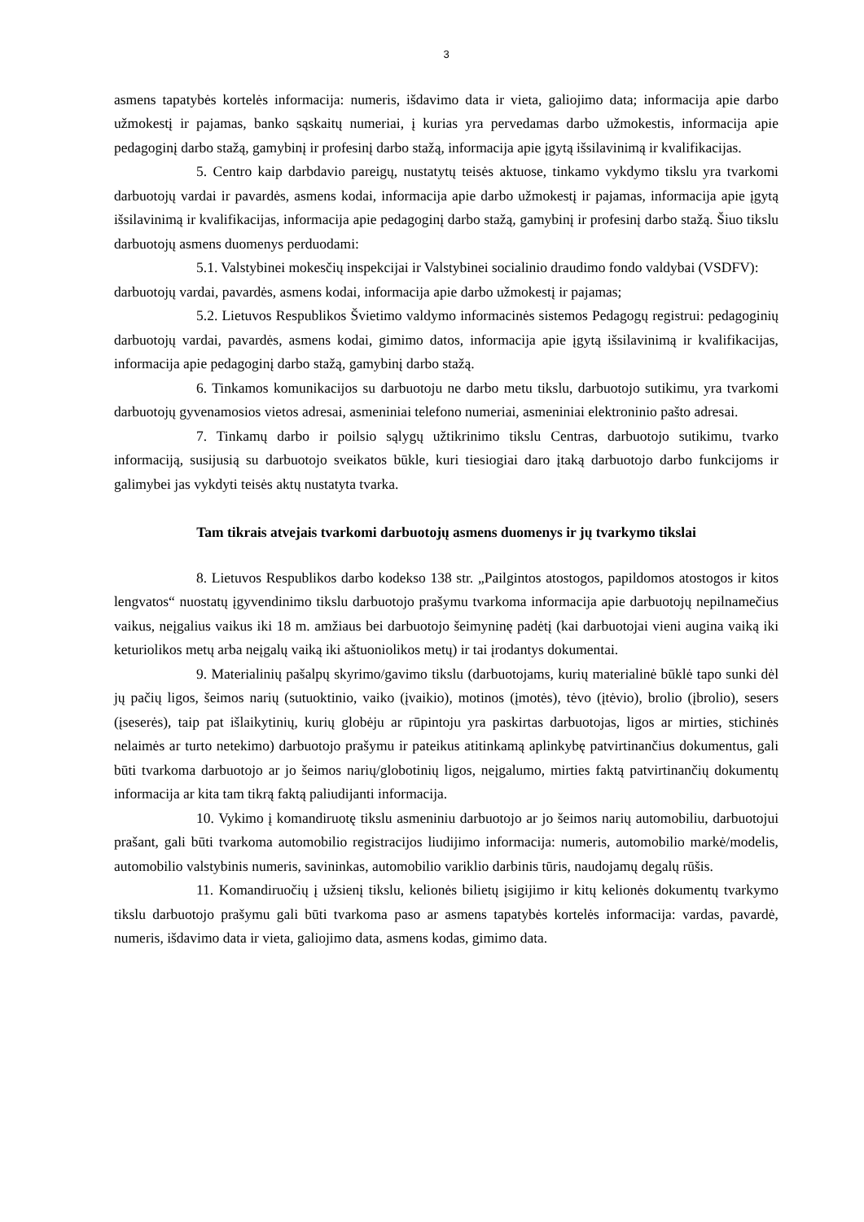3
asmens tapatybės kortelės informacija: numeris, išdavimo data ir vieta, galiojimo data; informacija apie darbo užmokestį ir pajamas, banko sąskaitų numeriai, į kurias yra pervedamas darbo užmokestis, informacija apie pedagoginį darbo stažą, gamybinį ir profesinį darbo stažą, informacija apie įgytą išsilavinimą ir kvalifikacijas.
5. Centro kaip darbdavio pareigų, nustatytų teisės aktuose, tinkamo vykdymo tikslu yra tvarkomi darbuotojų vardai ir pavardės, asmens kodai, informacija apie darbo užmokestį ir pajamas, informacija apie įgytą išsilavinimą ir kvalifikacijas, informacija apie pedagoginį darbo stažą, gamybinį ir profesinį darbo stažą. Šiuo tikslu darbuotojų asmens duomenys perduodami:
5.1. Valstybinei mokesčių inspekcijai ir Valstybinei socialinio draudimo fondo valdybai (VSDFV): darbuotojų vardai, pavardės, asmens kodai, informacija apie darbo užmokestį ir pajamas;
5.2. Lietuvos Respublikos Švietimo valdymo informacinės sistemos Pedagogų registrui: pedagoginių darbuotojų vardai, pavardės, asmens kodai, gimimo datos, informacija apie įgytą išsilavinimą ir kvalifikacijas, informacija apie pedagoginį darbo stažą, gamybinį darbo stažą.
6. Tinkamos komunikacijos su darbuotoju ne darbo metu tikslu, darbuotojo sutikimu, yra tvarkomi darbuotojų gyvenamosios vietos adresai, asmeniniai telefono numeriai, asmeniniai elektroninio pašto adresai.
7. Tinkamų darbo ir poilsio sąlygų užtikrinimo tikslu Centras, darbuotojo sutikimu, tvarko informaciją, susijusią su darbuotojo sveikatos būkle, kuri tiesiogiai daro įtaką darbuotojo darbo funkcijoms ir galimybei jas vykdyti teisės aktų nustatyta tvarka.
Tam tikrais atvejais tvarkomi darbuotojų asmens duomenys ir jų tvarkymo tikslai
8. Lietuvos Respublikos darbo kodekso 138 str. „Pailgintos atostogos, papildomos atostogos ir kitos lengvatos“ nuostatų įgyvendinimo tikslu darbuotojo prašymu tvarkoma informacija apie darbuotojų nepilnamečius vaikus, neįgalius vaikus iki 18 m. amžiaus bei darbuotojo šeimyninę padėtį (kai darbuotojai vieni augina vaiką iki keturiolikos metų arba neįgalų vaiką iki aštuoniolikos metų) ir tai įrodantys dokumentai.
9. Materialinių pašalpų skyrimo/gavimo tikslu (darbuotojams, kurių materialinė būklė tapo sunki dėl jų pačių ligos, šeimos narių (sutuoktinio, vaiko (įvaikio), motinos (įmotės), tėvo (įtėvio), brolio (įbrolio), sesers (įseserės), taip pat išlaikytinių, kurių globėju ar rūpintoju yra paskirtas darbuotojas, ligos ar mirties, stichinės nelaimės ar turto netekimo) darbuotojo prašymu ir pateikus atitinkamą aplinkybę patvirtinančius dokumentus, gali būti tvarkoma darbuotojo ar jo šeimos narių/globotinių ligos, neįgalumo, mirties faktą patvirtinančių dokumentų informacija ar kita tam tikrą faktą paliudijanti informacija.
10. Vykimo į komandiruotę tikslu asmeniniu darbuotojo ar jo šeimos narių automobiliu, darbuotojui prašant, gali būti tvarkoma automobilio registracijos liudijimo informacija: numeris, automobilio markė/modelis, automobilio valstybinis numeris, savininkas, automobilio variklio darbinis tūris, naudojamų degalų rūšis.
11. Komandiruočių į užsienį tikslu, kelionės bilietų įsigijimo ir kitų kelionės dokumentų tvarkymo tikslu darbuotojo prašymu gali būti tvarkoma paso ar asmens tapatybės kortelės informacija: vardas, pavardė, numeris, išdavimo data ir vieta, galiojimo data, asmens kodas, gimimo data.